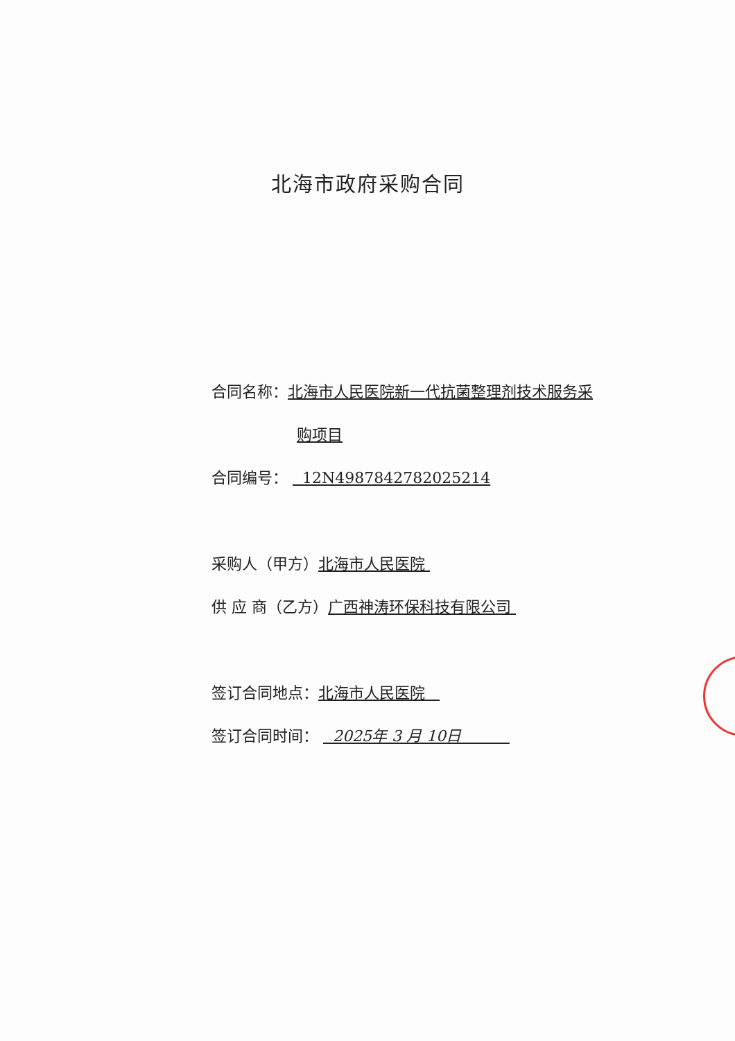北海市政府采购合同
合同名称：北海市人民医院新一代抗菌整理剂技术服务采
购项目
合同编号： 12N4987842782025214
采购人（甲方）北海市人民医院
供 应 商（乙方）广西神涛环保科技有限公司
签订合同地点：北海市人民医院
签订合同时间： 2025年 3 月 10日